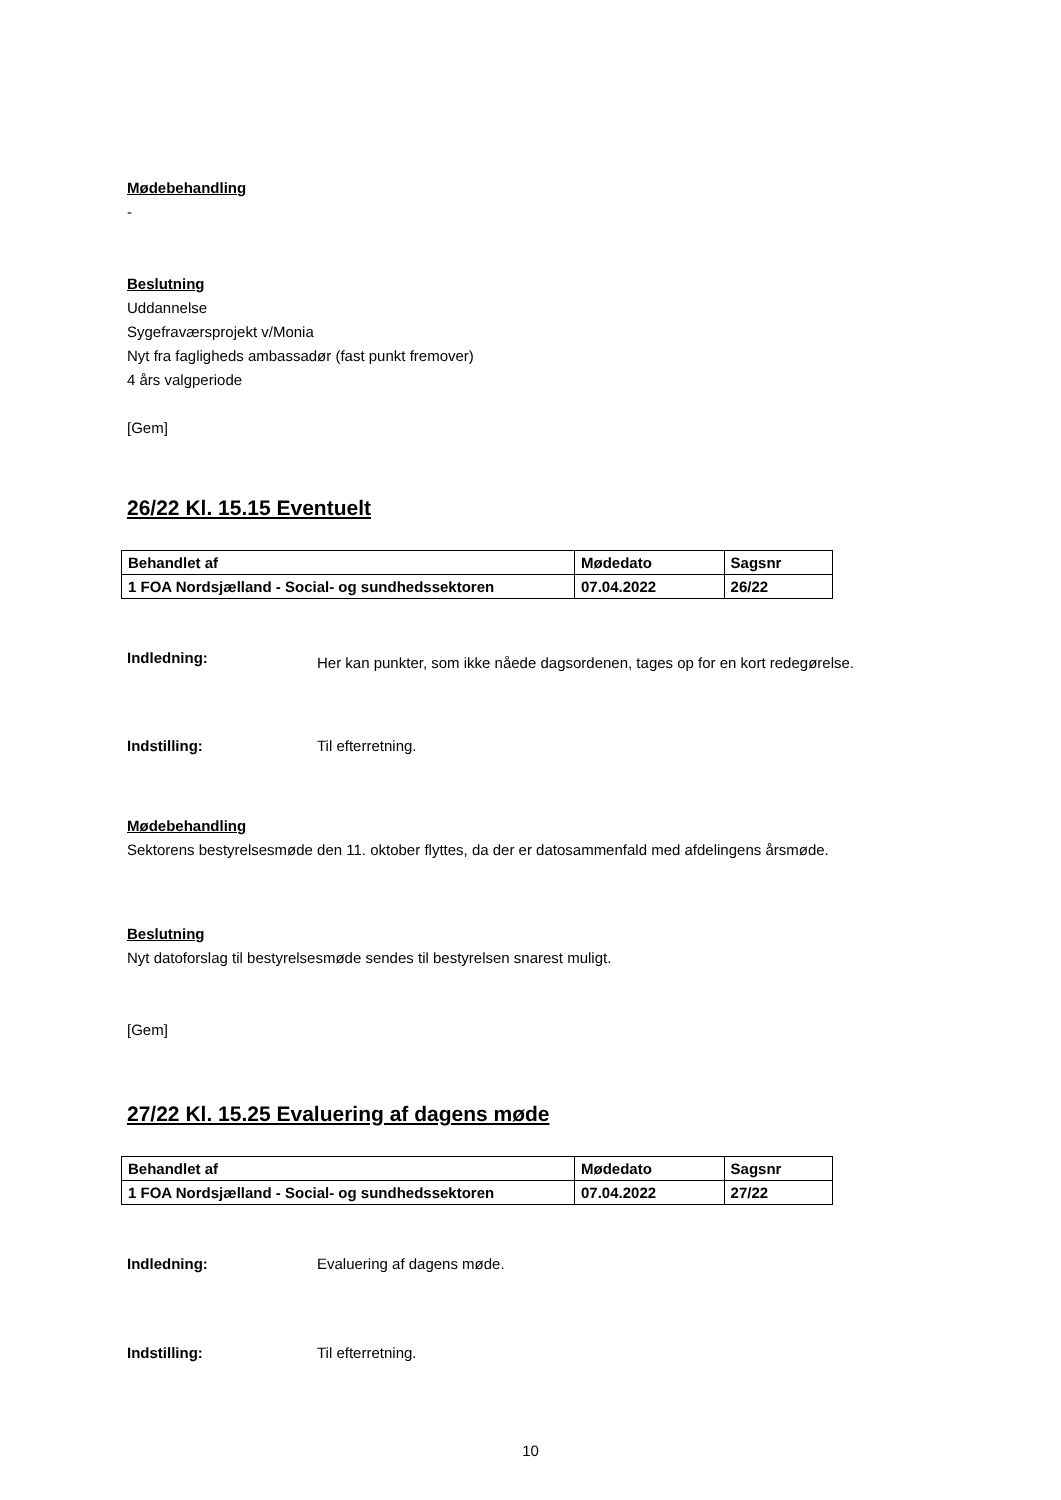Mødebehandling
-
Beslutning
Uddannelse
Sygefraværsprojekt v/Monia
Nyt fra fagligheds ambassadør (fast punkt fremover)
4 års valgperiode
[Gem]
26/22 Kl. 15.15 Eventuelt
| Behandlet af | Mødedato | Sagsnr |
| 1 FOA Nordsjælland - Social- og sundhedssektoren | 07.04.2022 | 26/22 |
Indledning:
Her kan punkter, som ikke nåede dagsordenen, tages op for en kort redegørelse.
Indstilling: Til efterretning.
Mødebehandling
Sektorens bestyrelsesmøde den 11. oktober flyttes, da der er datosammenfald med afdelingens årsmøde.
Beslutning
Nyt datoforslag til bestyrelsesmøde sendes til bestyrelsen snarest muligt.
[Gem]
27/22 Kl. 15.25 Evaluering af dagens møde
| Behandlet af | Mødedato | Sagsnr |
| 1 FOA Nordsjælland - Social- og sundhedssektoren | 07.04.2022 | 27/22 |
Indledning: Evaluering af dagens møde.
Indstilling: Til efterretning.
10